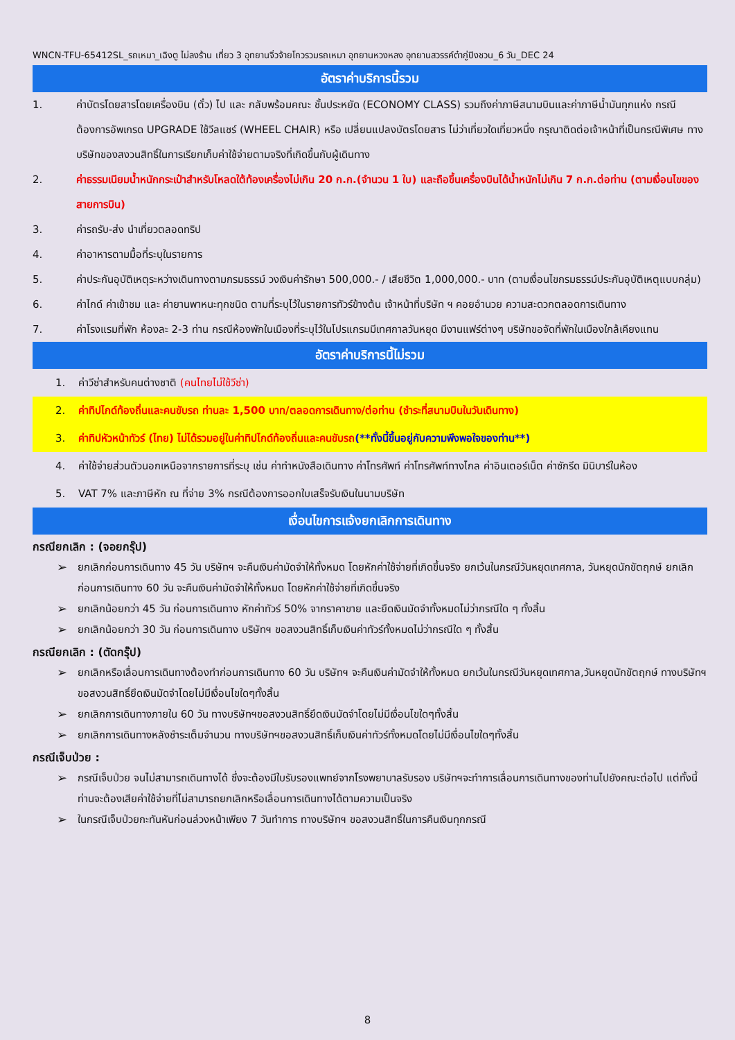WNCN-TFU-65412SL_รถเหมา_เฉิงตู ไม่ลงร้าน เที่ยว 3 อุทยานจิ่วจ้ายโกวรวมรถเหมา อุทยานหวงหลง อุทยานสวรรค์ต๋ากู่ปิงชวน_6 วัน_DEC 24
อัตราค่าบริการนี้รวม
1. ค่าบัตรโดยสารโดยเครื่องบิน (ตั๋ว) ไป และ กลับพร้อมคณะ ชั้นประหยัด (ECONOMY CLASS) รวมถึงค่าภาษีสนามบินและค่าภาษีน้ำมันทุกแห่ง กรณีต้องการอัพเกรด UPGRADE ใช้วีลแชร์ (WHEEL CHAIR) หรือ เปลี่ยนแปลงบัตรโดยสาร ไม่ว่าเที่ยวใดเที่ยวหนึ่ง กรุณาติดต่อเจ้าหน้าที่เป็นกรณีพิเศษ ทางบริษัทของสงวนสิทธิ์ในการเรียกเก็บค่าใช้จ่ายตามจริงที่เกิดขึ้นกับผู้เดินทาง
2. ค่าธรรมเนียมน้ำหนักกระเป๋าสำหรับโหลดใต้ท้องเครื่องไม่เกิน 20 ก.ก.(จำนวน 1 ใบ) และถือขึ้นเครื่องบินได้น้ำหนักไม่เกิน 7 ก.ก.ต่อท่าน (ตามเงื่อนไขของสายการบิน)
3. ค่ารถรับ-ส่ง นำเที่ยวตลอดทริป
4. ค่าอาหารตามมื้อที่ระบุในรายการ
5. ค่าประกันอุบัติเหตุระหว่างเดินทางตามกรมธรรม์ วงเงินค่ารักษา 500,000.- / เสียชีวิต 1,000,000.- บาท (ตามเงื่อนไขกรมธรรม์ประกันอุบัติเหตุแบบกลุ่ม)
6. ค่าไกด์ ค่าเข้าชม และ ค่ายานพาหนะทุกชนิด ตามที่ระบุไว้ในรายการทัวร์ข้างต้น เจ้าหน้าที่บริษัท ฯ คอยอำนวย ความสะดวกตลอดการเดินทาง
7. ค่าโรงแรมที่พัก ห้องละ 2-3 ท่าน กรณีห้องพักในเมืองที่ระบุไว้ในโปรแกรมมีเทศกาลวันหยุด มีงานแฟร์ต่างๆ บริษัทขอจัดที่พักในเมืองใกล้เคียงแทน
อัตราค่าบริการนี้ไม่รวม
1. ค่าวีซ่าสำหรับคนต่างชาติ (คนไทยไม่ใช้วีซ่า)
2. ค่าทิปไกด์ท้องถิ่นและคนขับรถ ท่านละ 1,500 บาท/ตลอดการเดินทาง/ต่อท่าน (ชำระที่สนามบินในวันเดินทาง)
3. ค่าทิปหัวหน้าทัวร์ (ไทย) ไม่ได้รวมอยู่ในค่าทิปไกด์ท้องถิ่นและคนขับรถ(**ทั้งนี้ขึ้นอยู่กับความพึงพอใจของท่าน**)
4. ค่าใช้จ่ายส่วนตัวนอกเหนือจากรายการที่ระบุ เช่น ค่าทำหนังสือเดินทาง ค่าโทรศัพท์ ค่าโทรศัพท์ทางไกล ค่าอินเตอร์เน็ต ค่าซักรีด มินิบาร์ในห้อง
5. VAT 7% และภาษีหัก ณ ที่จ่าย 3% กรณีต้องการออกใบเสร็จรับเงินในนามบริษัท
เงื่อนไขการแจ้งยกเลิกการเดินทาง
กรณียกเลิก : (จอยกรุ๊ป)
➢ ยกเลิกก่อนการเดินทาง 45 วัน บริษัทฯ จะคืนเงินค่ามัดจำให้ทั้งหมด โดยหักค่าใช้จ่ายที่เกิดขึ้นจริง ยกเว้นในกรณีวันหยุดเทศกาล, วันหยุดนักขัตฤกษ์ ยกเลิกก่อนการเดินทาง 60 วัน จะคืนเงินค่ามัดจำให้ทั้งหมด โดยหักค่าใช้จ่ายที่เกิดขึ้นจริง
➢ ยกเลิกน้อยกว่า 45 วัน ก่อนการเดินทาง หักค่าทัวร์ 50% จากราคาขาย และยึดเงินมัดจำทั้งหมดไม่ว่ากรณีใด ๆ ทั้งสิ้น
➢ ยกเลิกน้อยกว่า 30 วัน ก่อนการเดินทาง บริษัทฯ ขอสงวนสิทธิ์เก็บเงินค่าทัวร์ทั้งหมดไม่ว่ากรณีใด ๆ ทั้งสิ้น
กรณียกเลิก : (ตัดกรุ๊ป)
➢ ยกเลิกหรือเลื่อนการเดินทางต้องทำก่อนการเดินทาง 60 วัน บริษัทฯ จะคืนเงินค่ามัดจำให้ทั้งหมด ยกเว้นในกรณีวันหยุดเทศกาล,วันหยุดนักขัตฤกษ์ ทางบริษัทฯขอสงวนสิทธิ์ยึดเงินมัดจำโดยไม่มีเงื่อนไขใดๆทั้งสิ้น
➢ ยกเลิกการเดินทางภายใน 60 วัน ทางบริษัทฯขอสงวนสิทธิ์ยึดเงินมัดจำโดยไม่มีเงื่อนไขใดๆทั้งสิ้น
➢ ยกเลิกการเดินทางหลังชำระเต็มจำนวน ทางบริษัทฯขอสงวนสิทธิ์เก็บเงินค่าทัวร์ทั้งหมดโดยไม่มีเงื่อนไขใดๆทั้งสิ้น
กรณีเจ็บป่วย :
➢ กรณีเจ็บป่วย จนไม่สามารถเดินทางได้ ซึ่งจะต้องมีใบรับรองแพทย์จากโรงพยาบาลรับรอง บริษัทฯจะทำการเลื่อนการเดินทางของท่านไปยังคณะต่อไป แต่ทั้งนี้ท่านจะต้องเสียค่าใช้จ่ายที่ไม่สามารถยกเลิกหรือเลื่อนการเดินทางได้ตามความเป็นจริง
➢ ในกรณีเจ็บป่วยกะทันหันก่อนล่วงหน้าเพียง 7 วันทำการ ทางบริษัทฯ ขอสงวนสิทธิ์ในการคืนเงินทุกกรณี
8